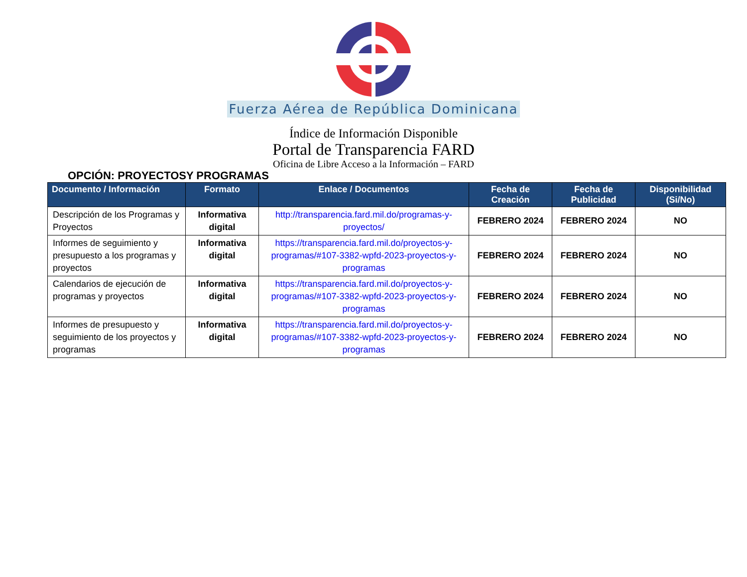Fuerza Aérea de República Dominicana
Índice de Información Disponible
Portal de Transparencia FARD
Oficina de Libre Acceso a la Información – FARD
OPCIÓN: PROYECTOSY PROGRAMAS
| Documento / Información | Formato | Enlace / Documentos | Fecha de Creación | Fecha de Publicidad | Disponibilidad (Si/No) |
| --- | --- | --- | --- | --- | --- |
| Descripción de los Programas y Proyectos | Informativa digital | http://transparencia.fard.mil.do/programas-y-proyectos/ | FEBRERO 2024 | FEBRERO 2024 | NO |
| Informes de seguimiento y presupuesto a los programas y proyectos | Informativa digital | https://transparencia.fard.mil.do/proyectos-y-programas/#107-3382-wpfd-2023-proyectos-y-programas | FEBRERO 2024 | FEBRERO 2024 | NO |
| Calendarios de ejecución de programas y proyectos | Informativa digital | https://transparencia.fard.mil.do/proyectos-y-programas/#107-3382-wpfd-2023-proyectos-y-programas | FEBRERO 2024 | FEBRERO 2024 | NO |
| Informes de presupuesto y seguimiento de los proyectos y programas | Informativa digital | https://transparencia.fard.mil.do/proyectos-y-programas/#107-3382-wpfd-2023-proyectos-y-programas | FEBRERO 2024 | FEBRERO 2024 | NO |